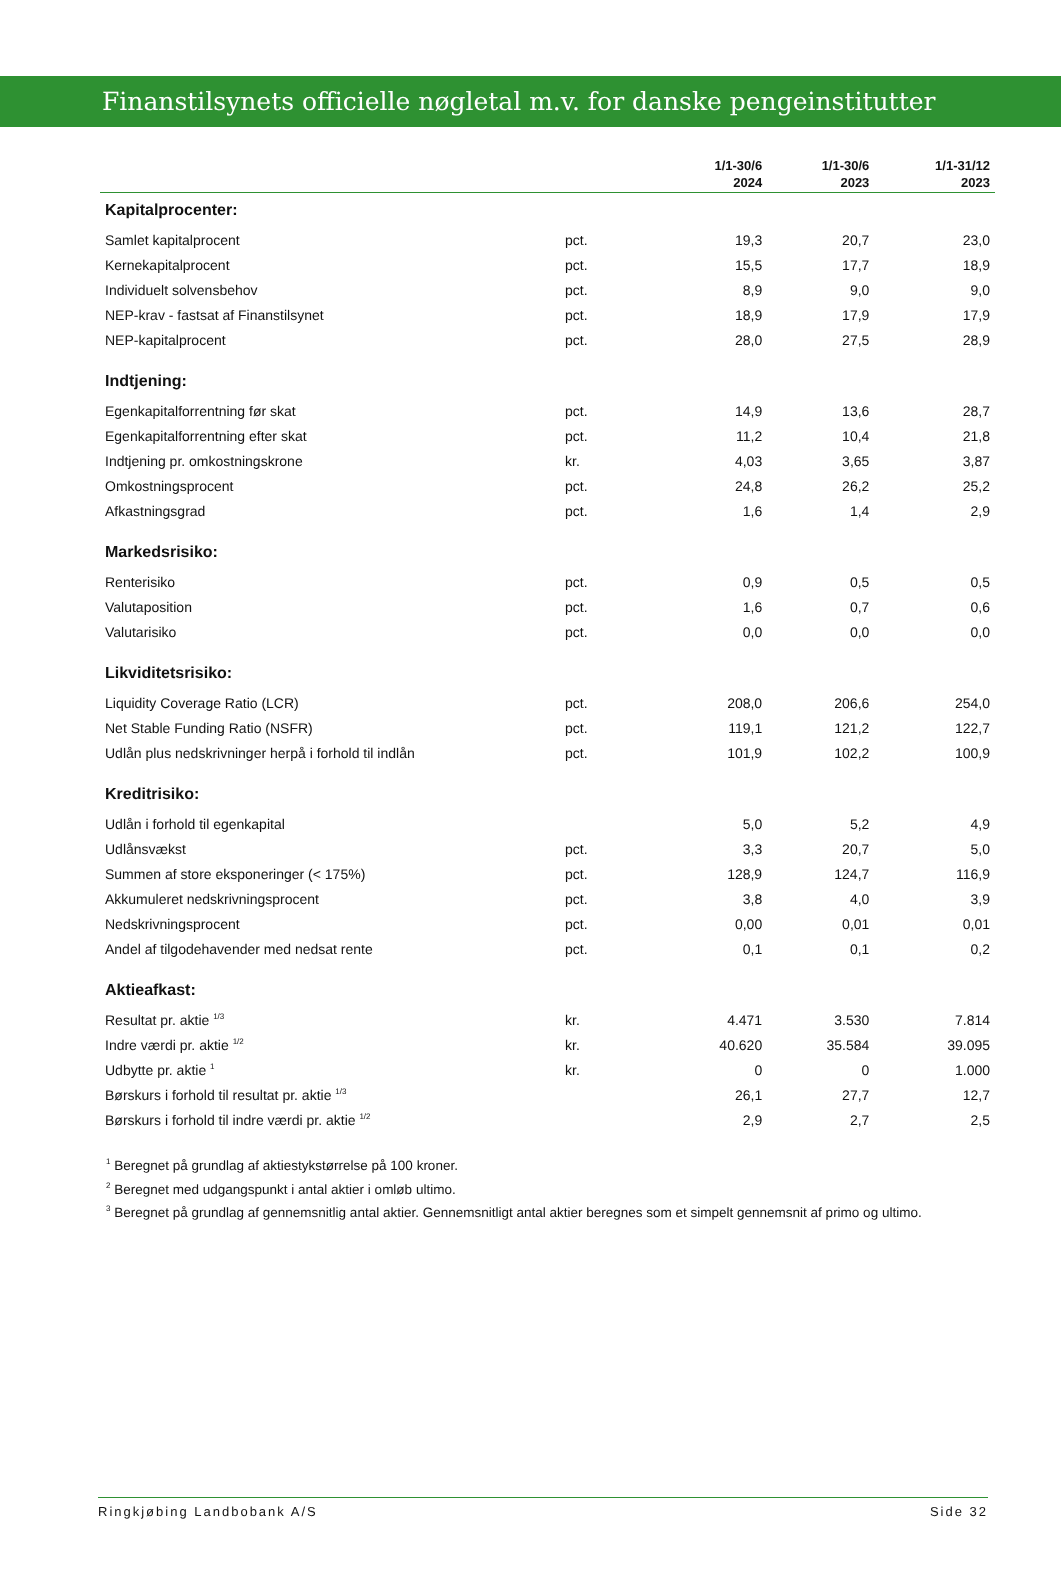Finanstilsynets officielle nøgletal m.v. for danske pengeinstitutter
| | | 1/1-30/6 2024 | 1/1-30/6 2023 | 1/1-31/12 2023 |
| --- | --- | --- | --- | --- |
| Kapitalprocenter: | | | | |
| Samlet kapitalprocent | pct. | 19,3 | 20,7 | 23,0 |
| Kernekapitalprocent | pct. | 15,5 | 17,7 | 18,9 |
| Individuelt solvensbehov | pct. | 8,9 | 9,0 | 9,0 |
| NEP-krav - fastsat af Finanstilsynet | pct. | 18,9 | 17,9 | 17,9 |
| NEP-kapitalprocent | pct. | 28,0 | 27,5 | 28,9 |
| Indtjening: | | | | |
| Egenkapitalforrentning før skat | pct. | 14,9 | 13,6 | 28,7 |
| Egenkapitalforrentning efter skat | pct. | 11,2 | 10,4 | 21,8 |
| Indtjening pr. omkostningskrone | kr. | 4,03 | 3,65 | 3,87 |
| Omkostningsprocent | pct. | 24,8 | 26,2 | 25,2 |
| Afkastningsgrad | pct. | 1,6 | 1,4 | 2,9 |
| Markedsrisiko: | | | | |
| Renterisiko | pct. | 0,9 | 0,5 | 0,5 |
| Valutaposition | pct. | 1,6 | 0,7 | 0,6 |
| Valutarisiko | pct. | 0,0 | 0,0 | 0,0 |
| Likviditetsrisiko: | | | | |
| Liquidity Coverage Ratio (LCR) | pct. | 208,0 | 206,6 | 254,0 |
| Net Stable Funding Ratio (NSFR) | pct. | 119,1 | 121,2 | 122,7 |
| Udlån plus nedskrivninger herpå i forhold til indlån | pct. | 101,9 | 102,2 | 100,9 |
| Kreditrisiko: | | | | |
| Udlån i forhold til egenkapital | | 5,0 | 5,2 | 4,9 |
| Udlånsvækst | pct. | 3,3 | 20,7 | 5,0 |
| Summen af store eksponeringer (< 175%) | pct. | 128,9 | 124,7 | 116,9 |
| Akkumuleret nedskrivningsprocent | pct. | 3,8 | 4,0 | 3,9 |
| Nedskrivningsprocent | pct. | 0,00 | 0,01 | 0,01 |
| Andel af tilgodehavender med nedsat rente | pct. | 0,1 | 0,1 | 0,2 |
| Aktieafkast: | | | | |
| Resultat pr. aktie <sup>1/3</sup> | kr. | 4.471 | 3.530 | 7.814 |
| Indre værdi pr. aktie <sup>1/2</sup> | kr. | 40.620 | 35.584 | 39.095 |
| Udbytte pr. aktie <sup>1</sup> | kr. | 0 | 0 | 1.000 |
| Børskurs i forhold til resultat pr. aktie <sup>1/3</sup> | | 26,1 | 27,7 | 12,7 |
| Børskurs i forhold til indre værdi pr. aktie <sup>1/2</sup> | | 2,9 | 2,7 | 2,5 |
<sup>1</sup> Beregnet på grundlag af aktiestykstørrelse på 100 kroner.
<sup>2</sup> Beregnet med udgangspunkt i antal aktier i omløb ultimo.
<sup>3</sup> Beregnet på grundlag af gennemsnitlig antal aktier. Gennemsnitligt antal aktier beregnes som et simpelt gennemsnit af primo og ultimo.
Ringkjøbing Landbobank A/S Side 32